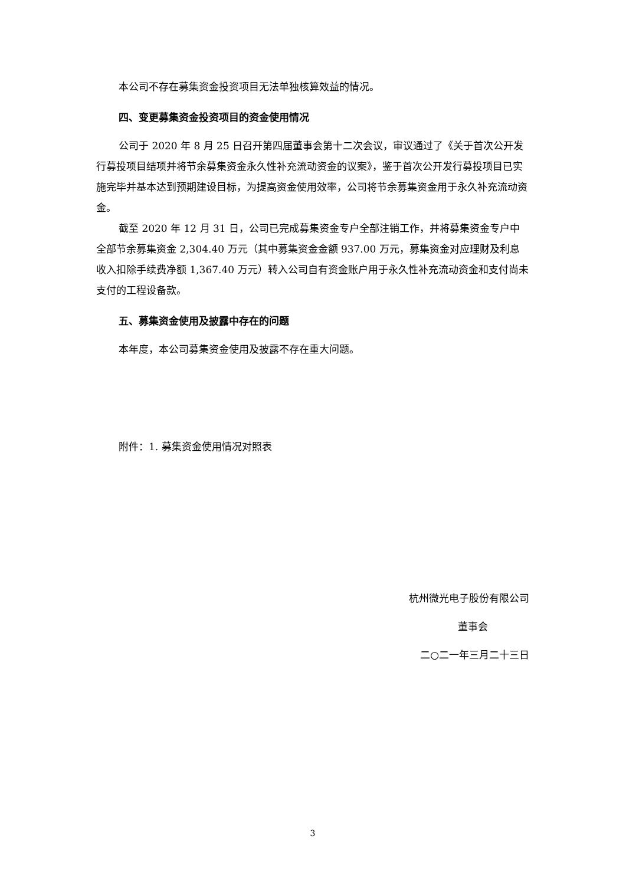本公司不存在募集资金投资项目无法单独核算效益的情况。
四、变更募集资金投资项目的资金使用情况
公司于 2020 年 8 月 25 日召开第四届董事会第十二次会议，审议通过了《关于首次公开发行募投项目结项并将节余募集资金永久性补充流动资金的议案》，鉴于首次公开发行募投项目已实施完毕并基本达到预期建设目标，为提高资金使用效率，公司将节余募集资金用于永久补充流动资金。
截至 2020 年 12 月 31 日，公司已完成募集资金专户全部注销工作，并将募集资金专户中全部节余募集资金 2,304.40 万元（其中募集资金金额 937.00 万元，募集资金对应理财及利息收入扣除手续费净额 1,367.40 万元）转入公司自有资金账户用于永久性补充流动资金和支付尚未支付的工程设备款。
五、募集资金使用及披露中存在的问题
本年度，本公司募集资金使用及披露不存在重大问题。
附件：1. 募集资金使用情况对照表
杭州微光电子股份有限公司
董事会
二○二一年三月二十三日
3